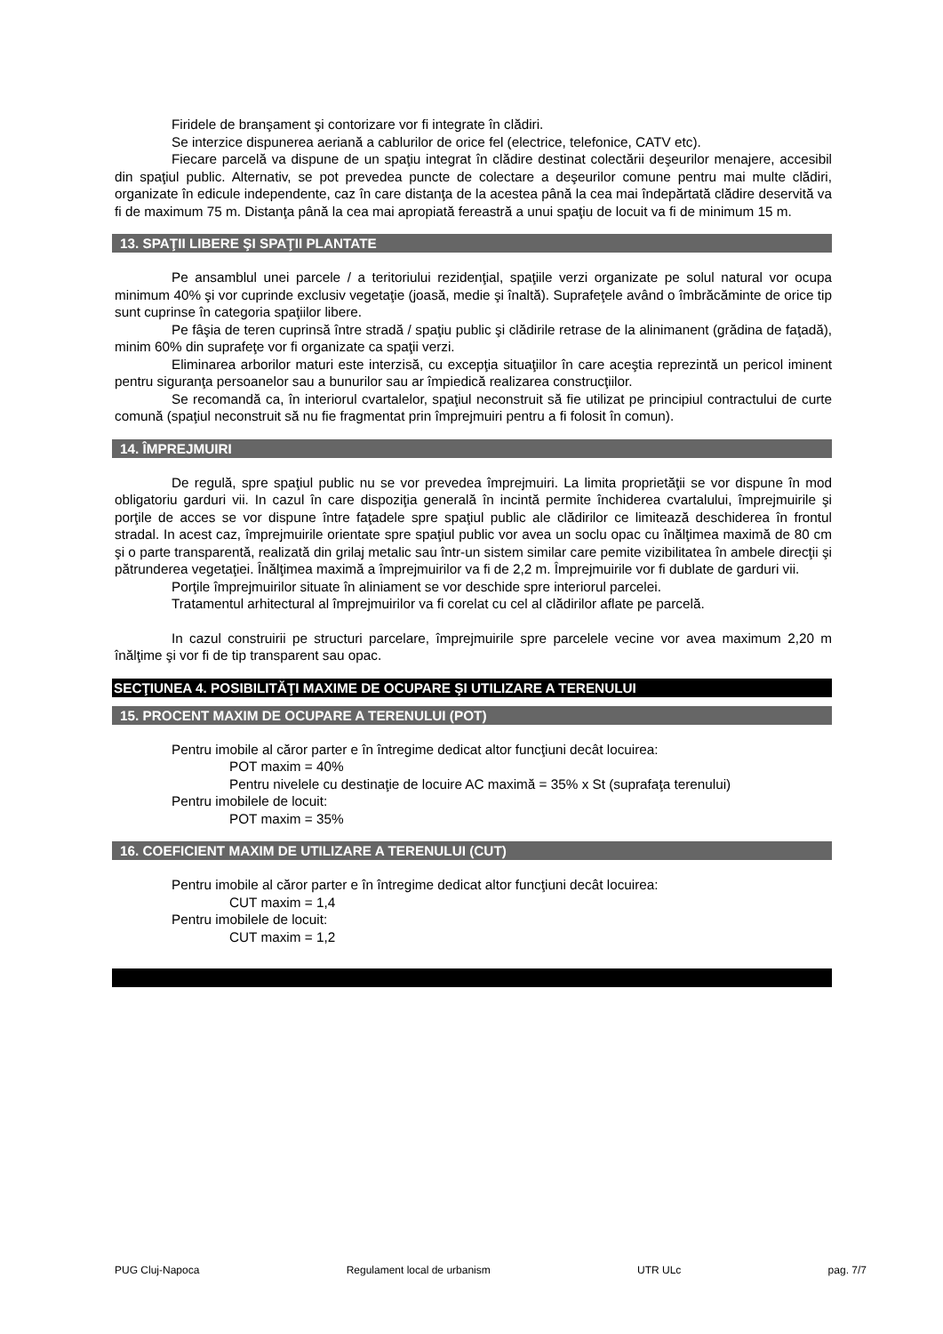Firidele de branşament şi contorizare vor fi integrate în clădiri.
Se interzice dispunerea aeriană a cablurilor de orice fel (electrice, telefonice, CATV etc).
Fiecare parcelă va dispune de un spaţiu integrat în clădire destinat colectării deşeurilor menajere, accesibil din spaţiul public. Alternativ, se pot prevedea puncte de colectare a deşeurilor comune pentru mai multe clădiri, organizate în edicule independente, caz în care distanţa de la acestea până la cea mai îndepărtată clădire deservită va fi de maximum 75 m. Distanţa până la cea mai apropiată fereastră a unui spaţiu de locuit va fi de minimum 15 m.
13. SPAŢII LIBERE ŞI SPAŢII PLANTATE
Pe ansamblul unei parcele / a teritoriului rezidenţial, spaţiile verzi organizate pe solul natural vor ocupa minimum 40% şi vor cuprinde exclusiv vegetaţie (joasă, medie şi înaltă). Suprafeţele având o îmbrăcăminte de orice tip sunt cuprinse în categoria spaţiilor libere.
Pe fâşia de teren cuprinsă între stradă / spaţiu public şi clădirile retrase de la alinimanent (grădina de faţadă), minim 60% din suprafeţe vor fi organizate ca spaţii verzi.
Eliminarea arborilor maturi este interzisă, cu excepţia situaţiilor în care aceştia reprezintă un pericol iminent pentru siguranţa persoanelor sau a bunurilor sau ar împiedică realizarea construcţiilor.
Se recomandă ca, în interiorul cvartalelor, spaţiul neconstruit să fie utilizat pe principiul contractului de curte comună (spaţiul neconstruit să nu fie fragmentat prin împrejmuiri pentru a fi folosit în comun).
14. ÎMPREJMUIRI
De regulă, spre spaţiul public nu se vor prevedea împrejmuiri. La limita proprietăţii se vor dispune în mod obligatoriu garduri vii. In cazul în care dispoziţia generală în incintă permite închiderea cvartalului, împrejmuirile şi porţile de acces se vor dispune între faţadele spre spaţiul public ale clădirilor ce limitează deschiderea în frontul stradal. In acest caz, împrejmuirile orientate spre spaţiul public vor avea un soclu opac cu înălţimea maximă de 80 cm şi o parte transparentă, realizată din grilaj metalic sau într-un sistem similar care pemite vizibilitatea în ambele direcţii şi pătrunderea vegetaţiei. Înălţimea maximă a împrejmuirilor va fi de 2,2 m. Împrejmuirile vor fi dublate de garduri vii.
Porţile împrejmuirilor situate în aliniament se vor deschide spre interiorul parcelei.
Tratamentul arhitectural al împrejmuirilor va fi corelat cu cel al clădirilor aflate pe parcelă.
In cazul construirii pe structuri parcelare, împrejmuirile spre parcelele vecine vor avea maximum 2,20 m înălţime şi vor fi de tip transparent sau opac.
SECŢIUNEA 4. POSIBILITĂŢI MAXIME DE OCUPARE ŞI UTILIZARE A TERENULUI
15. PROCENT MAXIM DE OCUPARE A TERENULUI (POT)
Pentru imobile al căror parter e în întregime dedicat altor funcţiuni decât locuirea:
POT maxim = 40%
Pentru nivelele cu destinaţie de locuire AC maximă = 35% x St (suprafaţa terenului)
Pentru imobilele de locuit:
POT maxim = 35%
16. COEFICIENT MAXIM DE UTILIZARE A TERENULUI (CUT)
Pentru imobile al căror parter e în întregime dedicat altor funcţiuni decât locuirea:
CUT maxim = 1,4
Pentru imobilele de locuit:
CUT maxim = 1,2
PUG Cluj-Napoca Regulament local de urbanism UTR ULc pag. 7/7